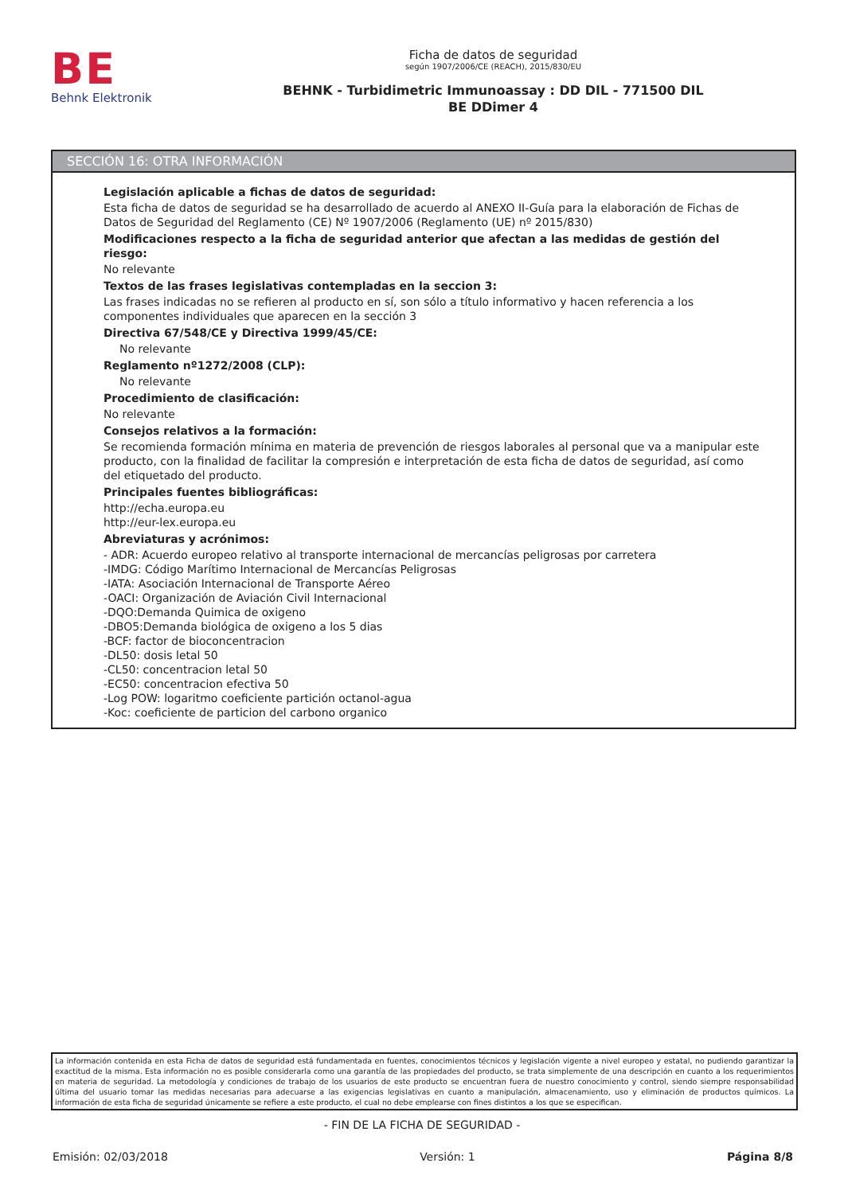BE
Behnk Elektronik
Ficha de datos de seguridad
según 1907/2006/CE (REACH), 2015/830/EU
BEHNK - Turbidimetric Immunoassay : DD DIL - 771500 DIL
BE DDimer 4
SECCIÓN 16: OTRA INFORMACIÓN
Legislación aplicable a fichas de datos de seguridad:
Esta ficha de datos de seguridad se ha desarrollado de acuerdo al ANEXO II-Guía para la elaboración de Fichas de Datos de Seguridad del Reglamento (CE) Nº 1907/2006 (Reglamento (UE) nº 2015/830)
Modificaciones respecto a la ficha de seguridad anterior que afectan a las medidas de gestión del riesgo:
No relevante
Textos de las frases legislativas contempladas en la seccion 3:
Las frases indicadas no se refieren al producto en sí, son sólo a título informativo y hacen referencia a los componentes individuales que aparecen en la sección 3
Directiva 67/548/CE y Directiva 1999/45/CE:
No relevante
Reglamento nº1272/2008 (CLP):
No relevante
Procedimiento de clasificación:
No relevante
Consejos relativos a la formación:
Se recomienda formación mínima en materia de prevención de riesgos laborales al personal que va a manipular este producto, con la finalidad de facilitar la compresión e interpretación de esta ficha de datos de seguridad, así como del etiquetado del producto.
Principales fuentes bibliográficas:
http://echa.europa.eu
http://eur-lex.europa.eu
Abreviaturas y acrónimos:
- ADR: Acuerdo europeo relativo al transporte internacional de mercancías peligrosas por carretera
-IMDG: Código Marítimo Internacional de Mercancías Peligrosas
-IATA: Asociación Internacional de Transporte Aéreo
-OACI: Organización de Aviación Civil Internacional
-DQO:Demanda Quimica de oxigeno
-DBO5:Demanda biológica de oxigeno a los 5 dias
-BCF: factor de bioconcentracion
-DL50: dosis letal 50
-CL50: concentracion letal 50
-EC50: concentracion efectiva 50
-Log POW: logaritmo coeficiente partición octanol-agua
-Koc: coeficiente de particion del carbono organico
La información contenida en esta Ficha de datos de seguridad está fundamentada en fuentes, conocimientos técnicos y legislación vigente a nivel europeo y estatal, no pudiendo garantizar la exactitud de la misma. Esta información no es posible considerarla como una garantía de las propiedades del producto, se trata simplemente de una descripción en cuanto a los requerimientos en materia de seguridad. La metodología y condiciones de trabajo de los usuarios de este producto se encuentran fuera de nuestro conocimiento y control, siendo siempre responsabilidad última del usuario tomar las medidas necesarias para adecuarse a las exigencias legislativas en cuanto a manipulación, almacenamiento, uso y eliminación de productos químicos. La información de esta ficha de seguridad únicamente se refiere a este producto, el cual no debe emplearse con fines distintos a los que se especifican.
- FIN DE LA FICHA DE SEGURIDAD -
Emisión: 02/03/2018 Versión: 1 Página 8/8